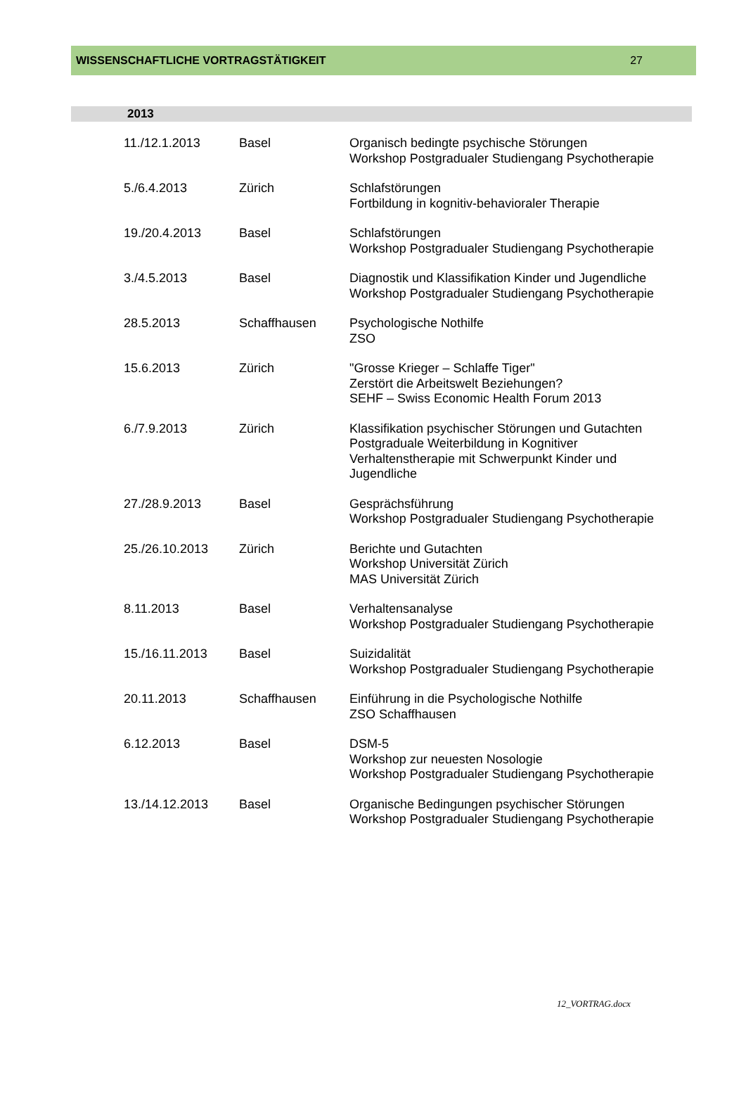WISSENSCHAFTLICHE VORTRAGSTÄTIGKEIT 27
2013
| 11./12.1.2013 | Basel | Organisch bedingte psychische Störungen Workshop Postgradualer Studiengang Psychotherapie |
| 5./6.4.2013 | Zürich | Schlafstörungen Fortbildung in kognitiv-behavioraler Therapie |
| 19./20.4.2013 | Basel | Schlafstörungen Workshop Postgradualer Studiengang Psychotherapie |
| 3./4.5.2013 | Basel | Diagnostik und Klassifikation Kinder und Jugendliche Workshop Postgradualer Studiengang Psychotherapie |
| 28.5.2013 | Schaffhausen | Psychologische Nothilfe ZSO |
| 15.6.2013 | Zürich | "Grosse Krieger – Schlaffe Tiger" Zerstört die Arbeitswelt Beziehungen? SEHF – Swiss Economic Health Forum 2013 |
| 6./7.9.2013 | Zürich | Klassifikation psychischer Störungen und Gutachten Postgraduale Weiterbildung in Kognitiver Verhaltenstherapie mit Schwerpunkt Kinder und Jugendliche |
| 27./28.9.2013 | Basel | Gesprächsführung Workshop Postgradualer Studiengang Psychotherapie |
| 25./26.10.2013 | Zürich | Berichte und Gutachten Workshop Universität Zürich MAS Universität Zürich |
| 8.11.2013 | Basel | Verhaltensanalyse Workshop Postgradualer Studiengang Psychotherapie |
| 15./16.11.2013 | Basel | Suizidalität Workshop Postgradualer Studiengang Psychotherapie |
| 20.11.2013 | Schaffhausen | Einführung in die Psychologische Nothilfe ZSO Schaffhausen |
| 6.12.2013 | Basel | DSM-5 Workshop zur neuesten Nosologie Workshop Postgradualer Studiengang Psychotherapie |
| 13./14.12.2013 | Basel | Organische Bedingungen psychischer Störungen Workshop Postgradualer Studiengang Psychotherapie |
12_VORTRAG.docx